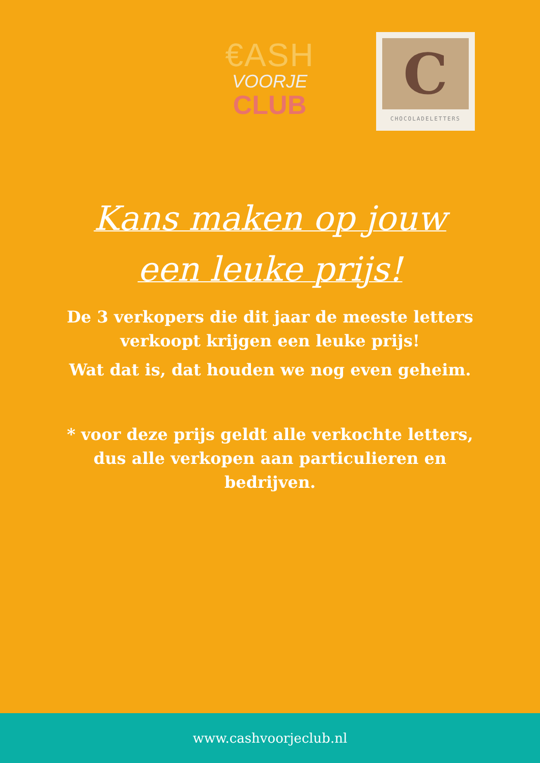€ASH
VOORJE
CLUB
C
CHOCOLADELETTERS
Kans maken op jouw
een leuke prijs!
De 3 verkopers die dit jaar de meeste letters verkoopt krijgen een leuke prijs!
Wat dat is, dat houden we nog even geheim.
* voor deze prijs geldt alle verkochte letters, dus alle verkopen aan particulieren en bedrijven.
www.cashvoorjeclub.nl